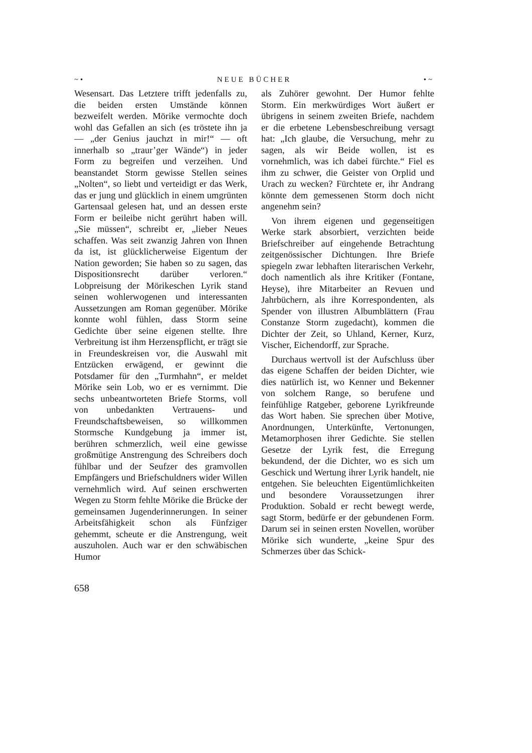~• NEUE BÜCHER •~
Wesensart. Das Letztere trifft jedenfalls zu, die beiden ersten Umstände können bezweifelt werden. Mörike vermochte doch wohl das Gefallen an sich (es tröstete ihn ja — „der Genius jauchzt in mir!“ — oft innerhalb so „traur’ger Wände“) in jeder Form zu begreifen und verzeihen. Und beanstandet Storm gewisse Stellen seines „Nolten“, so liebt und verteidigt er das Werk, das er jung und glücklich in einem umgrünten Gartensaal gelesen hat, und an dessen erste Form er beileibe nicht gerührt haben will. „Sie müssen“, schreibt er, „lieber Neues schaffen. Was seit zwanzig Jahren von Ihnen da ist, ist glücklicherweise Eigentum der Nation geworden; Sie haben so zu sagen, das Dispositionsrecht darüber verloren.“ Lobpreisung der Mörikeschen Lyrik stand seinen wohlerwogenen und interessanten Aussetzungen am Roman gegenüber. Mörike konnte wohl fühlen, dass Storm seine Gedichte über seine eigenen stellte. Ihre Verbreitung ist ihm Herzenspflicht, er trägt sie in Freundeskreisen vor, die Auswahl mit Entzücken erwägend, er gewinnt die Potsdamer für den „Turmhahn“, er meldet Mörike sein Lob, wo er es vernimmt. Die sechs unbeantworteten Briefe Storms, voll von unbedankten Vertrauens- und Freundschaftsbeweisen, so willkommen Stormsche Kundgebung ja immer ist, berühren schmerzlich, weil eine gewisse großmütige Anstrengung des Schreibers doch fühlbar und der Seufzer des gramvollen Empfängers und Briefschuldners wider Willen vernehmlich wird. Auf seinen erschwerten Wegen zu Storm fehlte Mörike die Brücke der gemeinsamen Jugenderinnerungen. In seiner Arbeitsfähigkeit schon als Fünfziger gehemmt, scheute er die Anstrengung, weit auszuholen. Auch war er den schwäbischen Humor
als Zuhörer gewohnt. Der Humor fehlte Storm. Ein merkwürdiges Wort äußert er übrigens in seinem zweiten Briefe, nachdem er die erbetene Lebensbeschreibung versagt hat: „Ich glaube, die Versuchung, mehr zu sagen, als wir Beide wollen, ist es vornehmlich, was ich dabei fürchte.“ Fiel es ihm zu schwer, die Geister von Orplid und Urach zu wecken? Fürchtete er, ihr Andrang könnte dem gemessenen Storm doch nicht angenehm sein?
Von ihrem eigenen und gegenseitigen Werke stark absorbiert, verzichten beide Briefschreiber auf eingehende Betrachtung zeitgenössischer Dichtungen. Ihre Briefe spiegeln zwar lebhaften literarischen Verkehr, doch namentlich als ihre Kritiker (Fontane, Heyse), ihre Mitarbeiter an Revuen und Jahrbüchern, als ihre Korrespondenten, als Spender von illustren Albumblättern (Frau Constanze Storm zugedacht), kommen die Dichter der Zeit, so Uhland, Kerner, Kurz, Vischer, Eichendorff, zur Sprache.
Durchaus wertvoll ist der Aufschluss über das eigene Schaffen der beiden Dichter, wie dies natürlich ist, wo Kenner und Bekenner von solchem Range, so berufene und feinfühlige Ratgeber, geborene Lyrikfreunde das Wort haben. Sie sprechen über Motive, Anordnungen, Unterkünfte, Vertonungen, Metamorphosen ihrer Gedichte. Sie stellen Gesetze der Lyrik fest, die Erregung bekundend, der die Dichter, wo es sich um Geschick und Wertung ihrer Lyrik handelt, nie entgehen. Sie beleuchten Eigentümlichkeiten und besondere Voraussetzungen ihrer Produktion. Sobald er recht bewegt werde, sagt Storm, bedürfe er der gebundenen Form. Darum sei in seinen ersten Novellen, worüber Mörike sich wunderte, „keine Spur des Schmerzes über das Schick-
658